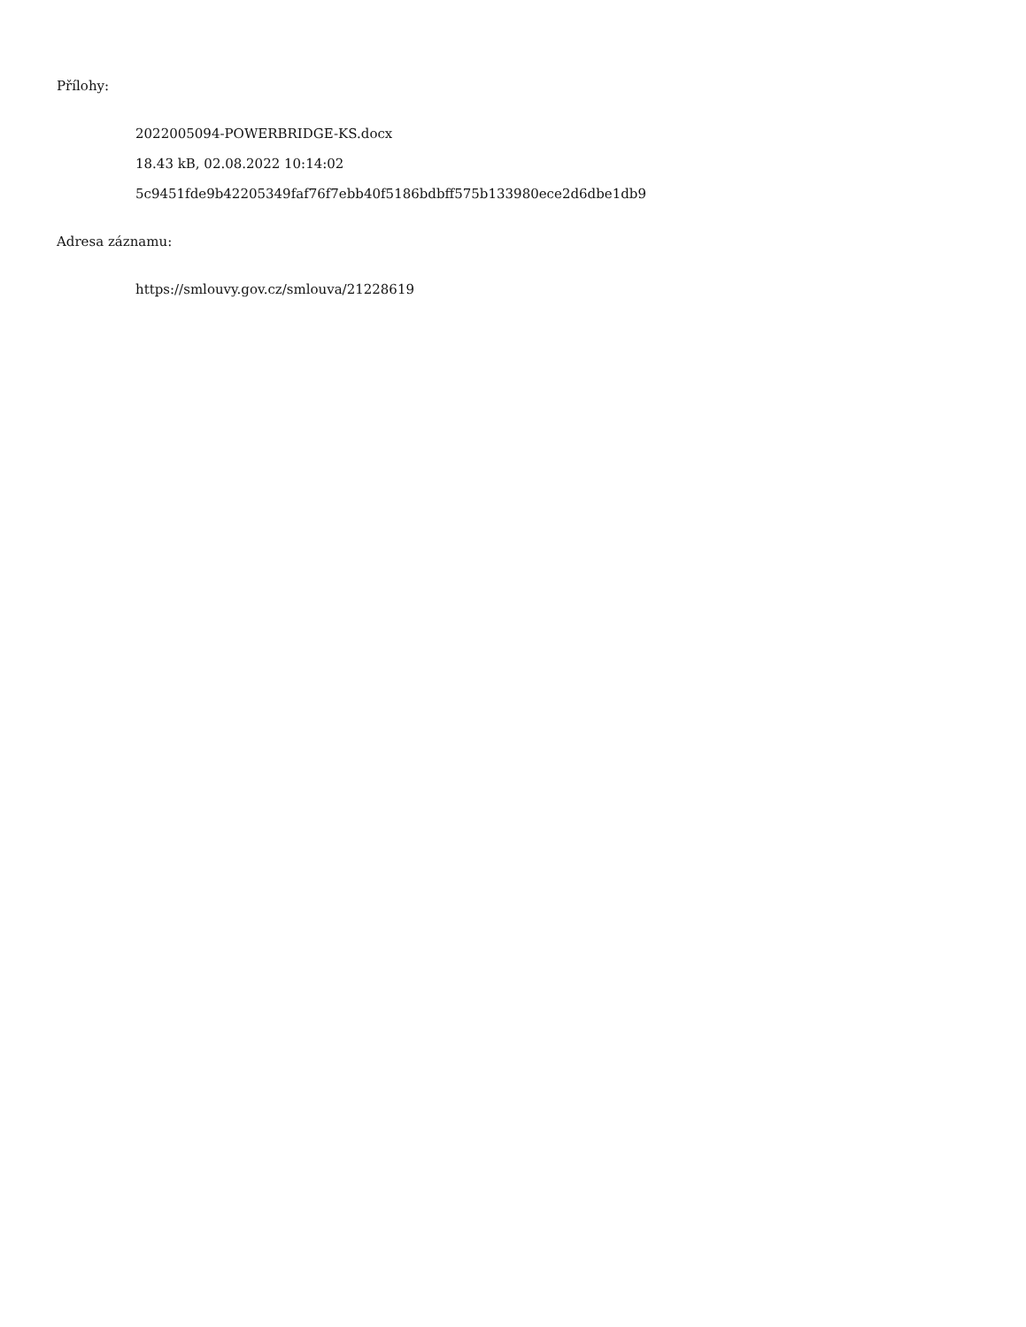Přílohy:
2022005094-POWERBRIDGE-KS.docx
18.43 kB, 02.08.2022 10:14:02
5c9451fde9b42205349faf76f7ebb40f5186bdbff575b133980ece2d6dbe1db9
Adresa záznamu:
https://smlouvy.gov.cz/smlouva/21228619